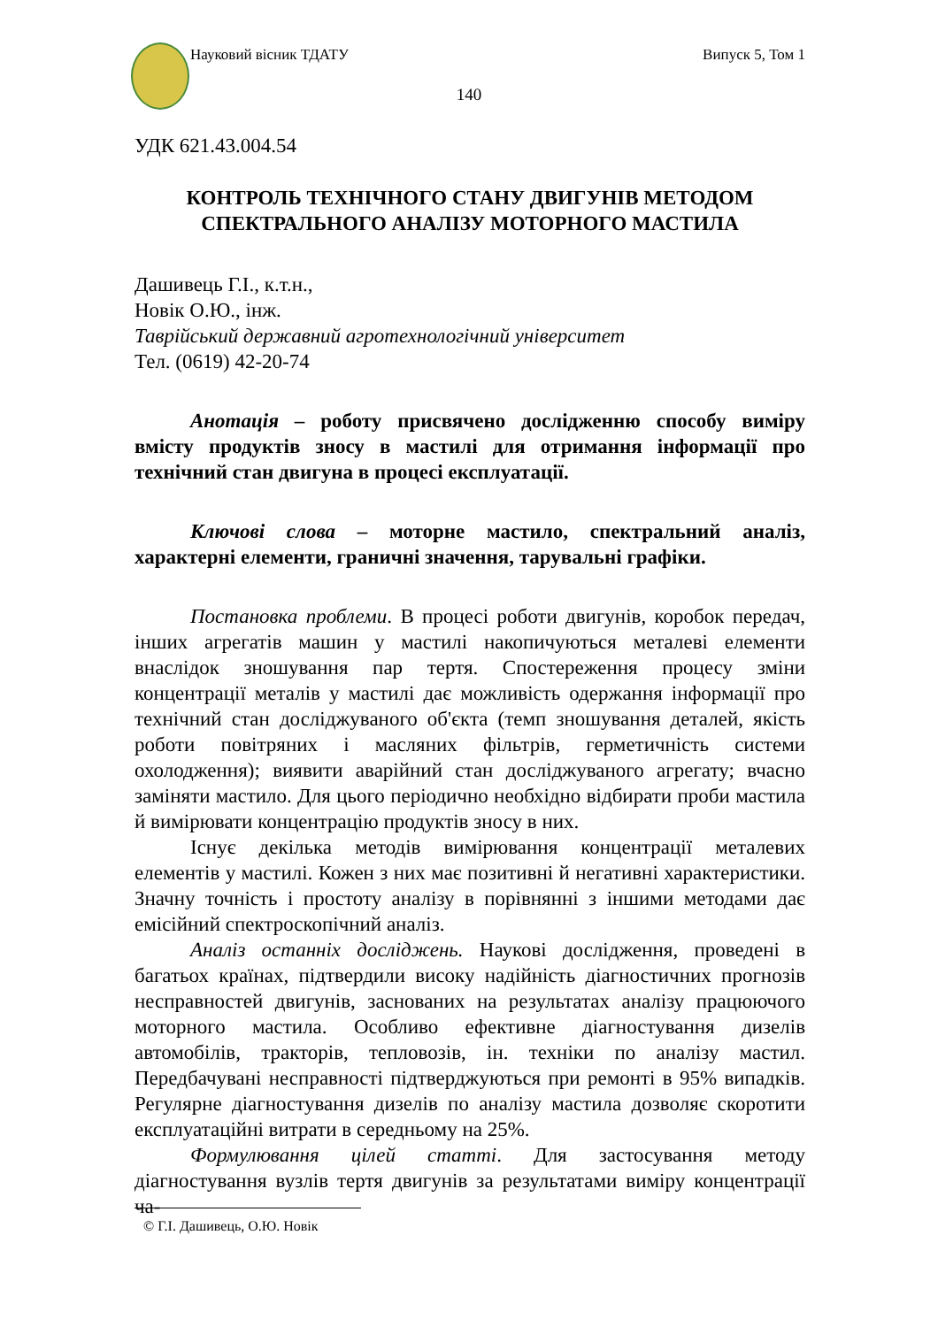Науковий вісник ТДАТУ Випуск 5, Том 1
140
УДК 621.43.004.54
КОНТРОЛЬ ТЕХНІЧНОГО СТАНУ ДВИГУНІВ МЕТОДОМ
СПЕКТРАЛЬНОГО АНАЛІЗУ МОТОРНОГО МАСТИЛА
Дашивець Г.І., к.т.н.,
Новік О.Ю., інж.
Таврійський державний агротехнологічний університет
Тел. (0619) 42-20-74
Анотація – роботу присвячено дослідженню способу виміру вмісту продуктів зносу в мастилі для отримання інформації про технічний стан двигуна в процесі експлуатації.
Ключові слова – моторне мастило, спектральний аналіз, характерні елементи, граничні значення, тарувальні графіки.
Постановка проблеми. В процесі роботи двигунів, коробок передач, інших агрегатів машин у мастилі накопичуються металеві елементи внаслідок зношування пар тертя. Спостереження процесу зміни концентрації металів у мастилі дає можливість одержання інформації про технічний стан досліджуваного об'єкта (темп зношування деталей, якість роботи повітряних і масляних фільтрів, герметичність системи охолодження); виявити аварійний стан досліджуваного агрегату; вчасно заміняти мастило. Для цього періодично необхідно відбирати проби мастила й вимірювати концентрацію продуктів зносу в них.
Існує декілька методів вимірювання концентрації металевих елементів у мастилі. Кожен з них має позитивні й негативні характеристики. Значну точність і простоту аналізу в порівнянні з іншими методами дає емісійний спектроскопічний аналіз.
Аналіз останніх досліджень. Наукові дослідження, проведені в багатьох країнах, підтвердили високу надійність діагностичних прогнозів несправностей двигунів, заснованих на результатах аналізу працюючого моторного мастила. Особливо ефективне діагностування дизелів автомобілів, тракторів, тепловозів, ін. техніки по аналізу мастил. Передбачувані несправності підтверджуються при ремонті в 95% випадків. Регулярне діагностування дизелів по аналізу мастила дозволяє скоротити експлуатаційні витрати в середньому на 25%.
Формулювання цілей статті. Для застосування методу діагностування вузлів тертя двигунів за результатами виміру концентрації ча-
© Г.І. Дашивець, О.Ю. Новік